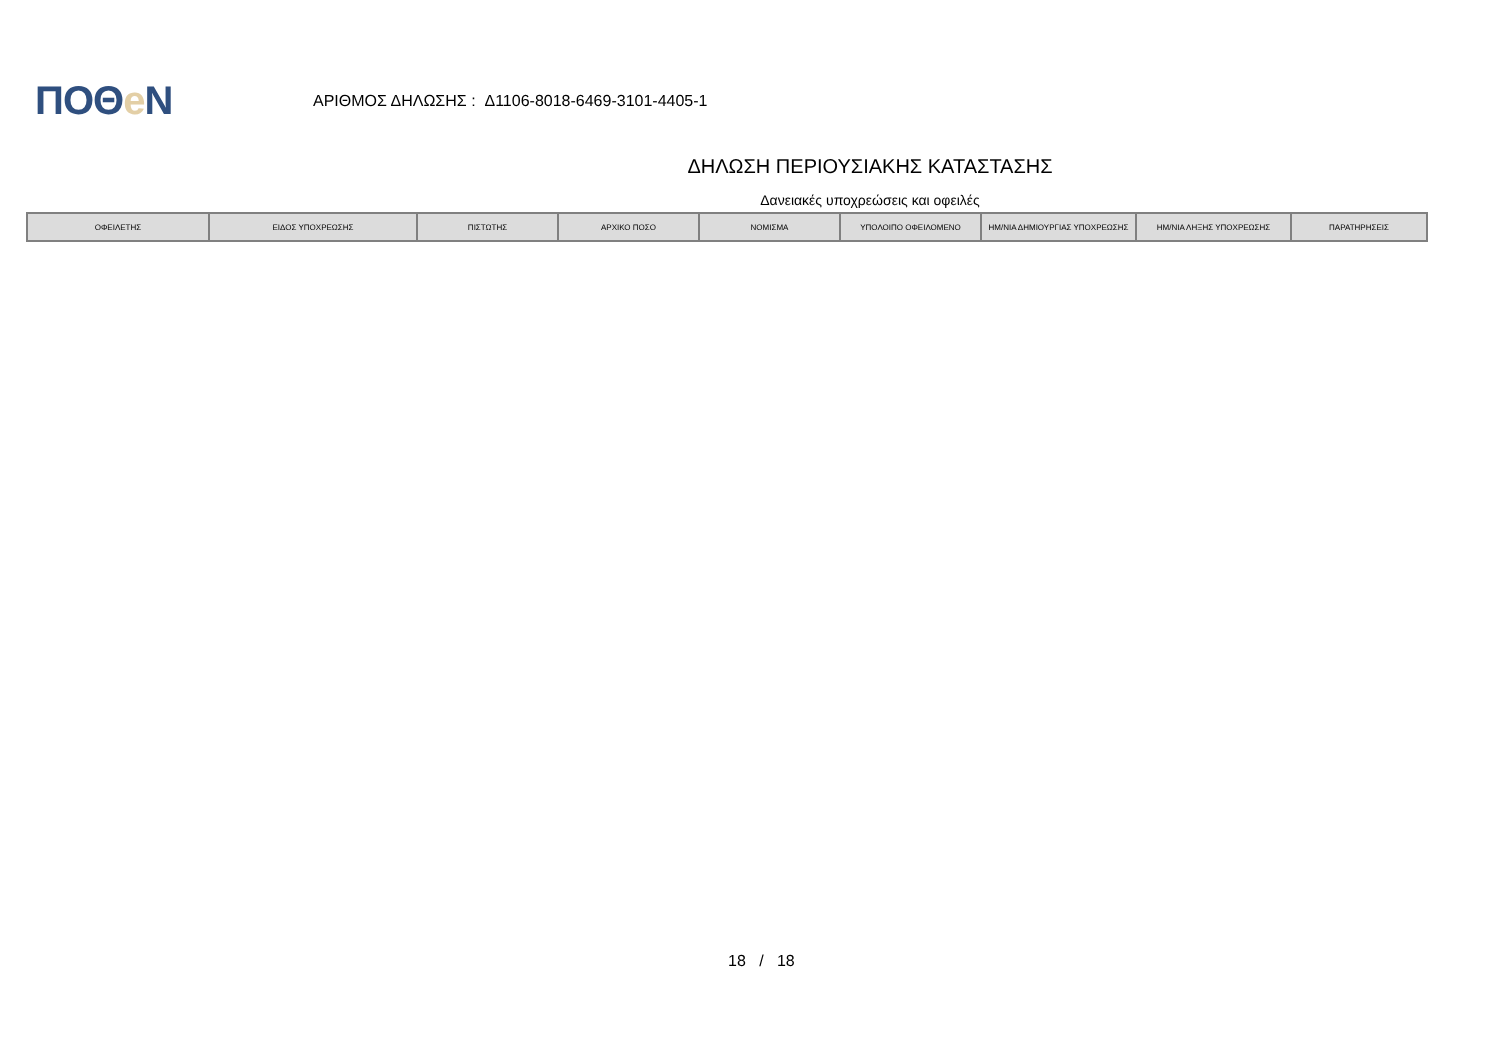ΠΟΘe Ν
ΑΡΙΘΜΟΣ ΔΗΛΩΣΗΣ : Δ1106-8018-6469-3101-4405-1
ΔΗΛΩΣΗ ΠΕΡΙΟΥΣΙΑΚΗΣ ΚΑΤΑΣΤΑΣΗΣ
Δανειακές υποχρεώσεις και οφειλές
| ΟΦΕΙΛΕΤΗΣ | ΕΙΔΟΣ ΥΠΟΧΡΕΩΣΗΣ | ΠΙΣΤΩΤΗΣ | ΑΡΧΙΚΟ ΠΟΣΟ | ΝΟΜΙΣΜΑ | ΥΠΟΛΟΙΠΟ ΟΦΕΙΛΟΜΕΝΟ | ΗΜ/ΝΙΑ ΔΗΜΙΟΥΡΓΙΑΣ ΥΠΟΧΡΕΩΣΗΣ | ΗΜ/ΝΙΑ ΛΗΞΗΣ ΥΠΟΧΡΕΩΣΗΣ | ΠΑΡΑΤΗΡΗΣΕΙΣ |
| --- | --- | --- | --- | --- | --- | --- | --- | --- |
18 / 18